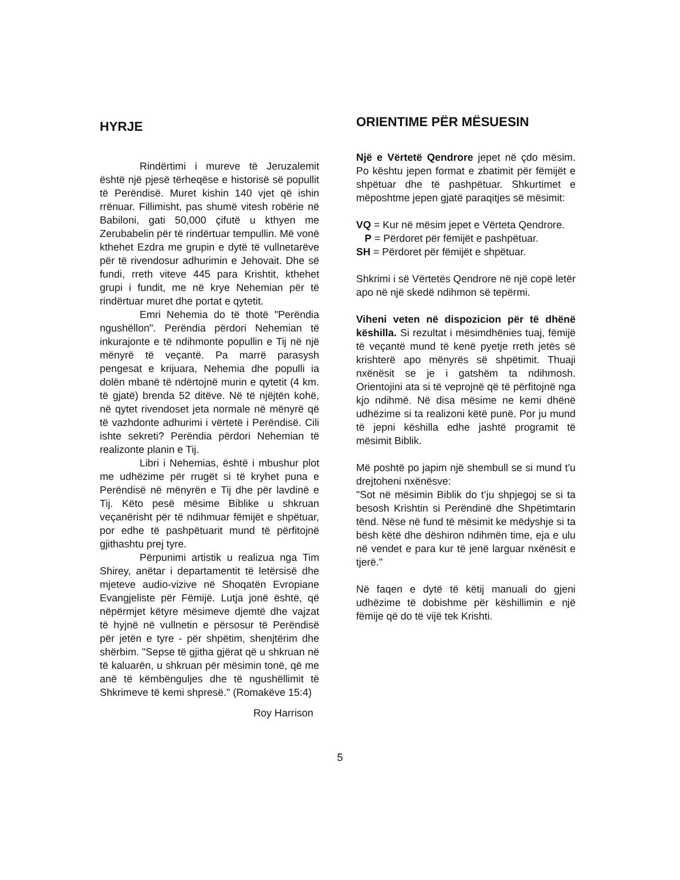HYRJE
Rindërtimi i mureve të Jeruzalemit është një pjesë tërheqëse e historisë së popullit të Perëndisë. Muret kishin 140 vjet që ishin rrënuar. Fillimisht, pas shumë vitesh robërie në Babiloni, gati 50,000 çifutë u kthyen me Zerubabelin për të rindërtuar tempullin. Më vonë kthehet Ezdra me grupin e dytë të vullnetarëve për të rivendosur adhurimin e Jehovait. Dhe së fundi, rreth viteve 445 para Krishtit, kthehet grupi i fundit, me në krye Nehemian për të rindërtuar muret dhe portat e qytetit.
Emri Nehemia do të thotë "Perëndia ngushëllon". Perëndia përdori Nehemian të inkurajonte e të ndihmonte popullin e Tij në një mënyrë të veçantë. Pa marrë parasysh pengesat e krijuara, Nehemia dhe populli ia dolën mbanë të ndërtojnë murin e qytetit (4 km. të gjatë) brenda 52 ditëve. Në të njëjtën kohë, në qytet rivendoset jeta normale në mënyrë që të vazhdonte adhurimi i vërtetë i Perëndisë. Cili ishte sekreti? Perëndia përdori Nehemian të realizonte planin e Tij.
Libri i Nehemias, është i mbushur plot me udhëzime për rrugët si të kryhet puna e Perëndisë në mënyrën e Tij dhe për lavdinë e Tij. Këto pesë mësime Biblike u shkruan veçanërisht për të ndihmuar fëmijët e shpëtuar, por edhe të pashpëtuarit mund të përfitojnë gjithashtu prej tyre.
Përpunimi artistik u realizua nga Tim Shirey, anëtar i departamentit të letërsisë dhe mjeteve audio-vizive në Shoqatën Evropiane Evangjeliste për Fëmijë. Lutja jonë është, që nëpërmjet këtyre mësimeve djemtë dhe vajzat të hyjnë në vullnetin e përsosur të Perëndisë për jetën e tyre - për shpëtim, shenjtërim dhe shërbim. "Sepse të gjitha gjërat që u shkruan në të kaluarën, u shkruan për mësimin tonë, që me anë të këmbënguljes dhe të ngushëllimit të Shkrimeve të kemi shpresë." (Romakëve 15:4)
Roy Harrison
ORIENTIME PËR MËSUESIN
Një e Vërtetë Qendrore jepet në çdo mësim. Po kështu jepen format e zbatimit për fëmijët e shpëtuar dhe të pashpëtuar. Shkurtimet e mëposhtme jepen gjatë paraqitjes së mësimit:
VQ = Kur në mësim jepet e Vërteta Qendrore.
P = Përdoret për fëmijët e pashpëtuar.
SH = Përdoret për fëmijët e shpëtuar.
Shkrimi i së Vërtetës Qendrore në një copë letër apo në një skedë ndihmon së tepërmi.
Viheni veten në dispozicion për të dhënë këshilla. Si rezultat i mësimdhënies tuaj, fëmijë të veçantë mund të kenë pyetje rreth jetës së krishterë apo mënyrës së shpëtimit. Thuaji nxënësit se je i gatshëm ta ndihmosh. Orientojini ata si të veprojnë që të përfitojnë nga kjo ndihmë. Në disa mësime ne kemi dhënë udhëzime si ta realizoni këtë punë. Por ju mund të jepni këshilla edhe jashtë programit të mësimit Biblik.
Më poshtë po japim një shembull se si mund t'u drejtoheni nxënësve:
"Sot në mësimin Biblik do t’ju shpjegoj se si ta besosh Krishtin si Perëndinë dhe Shpëtimtarin tënd. Nëse në fund të mësimit ke mëdyshje si ta bësh këtë dhe dëshiron ndihmën time, eja e ulu në vendet e para kur të jenë larguar nxënësit e tjerë."
Në faqen e dytë të këtij manuali do gjeni udhëzime të dobishme për këshillimin e një fëmije që do të vijë tek Krishti.
5